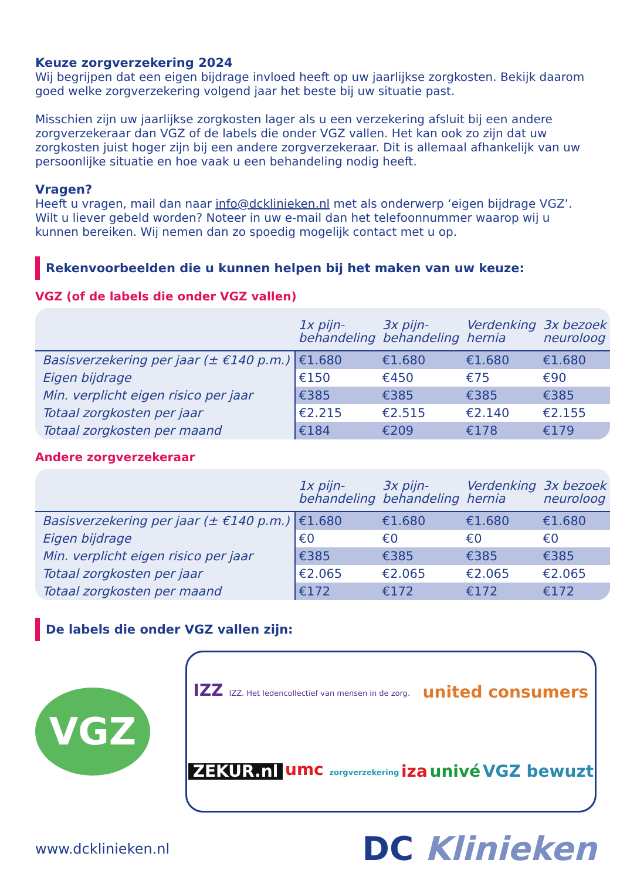Keuze zorgverzekering 2024
Wij begrijpen dat een eigen bijdrage invloed heeft op uw jaarlijkse zorgkosten. Bekijk daarom goed welke zorgverzekering volgend jaar het beste bij uw situatie past.
Misschien zijn uw jaarlijkse zorgkosten lager als u een verzekering afsluit bij een andere zorgverzekeraar dan VGZ of de labels die onder VGZ vallen. Het kan ook zo zijn dat uw zorgkosten juist hoger zijn bij een andere zorgverzekeraar. Dit is allemaal afhankelijk van uw persoonlijke situatie en hoe vaak u een behandeling nodig heeft.
Vragen?
Heeft u vragen, mail dan naar info@dcklinieken.nl met als onderwerp ‘eigen bijdrage VGZ’. Wilt u liever gebeld worden? Noteer in uw e-mail dan het telefoonnummer waarop wij u kunnen bereiken. Wij nemen dan zo spoedig mogelijk contact met u op.
Rekenvoorbeelden die u kunnen helpen bij het maken van uw keuze:
VGZ (of de labels die onder VGZ vallen)
| | 1x pijn- behandeling | 3x pijn- behandeling | Verdenking hernia | 3x bezoek neuroloog |
| --- | --- | --- | --- | --- |
| Basisverzekering per jaar (± €140 p.m.) | €1.680 | €1.680 | €1.680 | €1.680 |
| Eigen bijdrage | €150 | €450 | €75 | €90 |
| Min. verplicht eigen risico per jaar | €385 | €385 | €385 | €385 |
| Totaal zorgkosten per jaar | €2.215 | €2.515 | €2.140 | €2.155 |
| Totaal zorgkosten per maand | €184 | €209 | €178 | €179 |
Andere zorgverzekeraar
| | 1x pijn- behandeling | 3x pijn- behandeling | Verdenking hernia | 3x bezoek neuroloog |
| --- | --- | --- | --- | --- |
| Basisverzekering per jaar (± €140 p.m.) | €1.680 | €1.680 | €1.680 | €1.680 |
| Eigen bijdrage | €0 | €0 | €0 | €0 |
| Min. verplicht eigen risico per jaar | €385 | €385 | €385 | €385 |
| Totaal zorgkosten per jaar | €2.065 | €2.065 | €2.065 | €2.065 |
| Totaal zorgkosten per maand | €172 | €172 | €172 | €172 |
De labels die onder VGZ vallen zijn:
VGZ
IZZ IZZ. Het ledencollectief van mensen in de zorg. united consumers ZEKUR.nl umc zorgverzekering iza univé VGZ bewuzt
www.dcklinieken.nl DC Klinieken